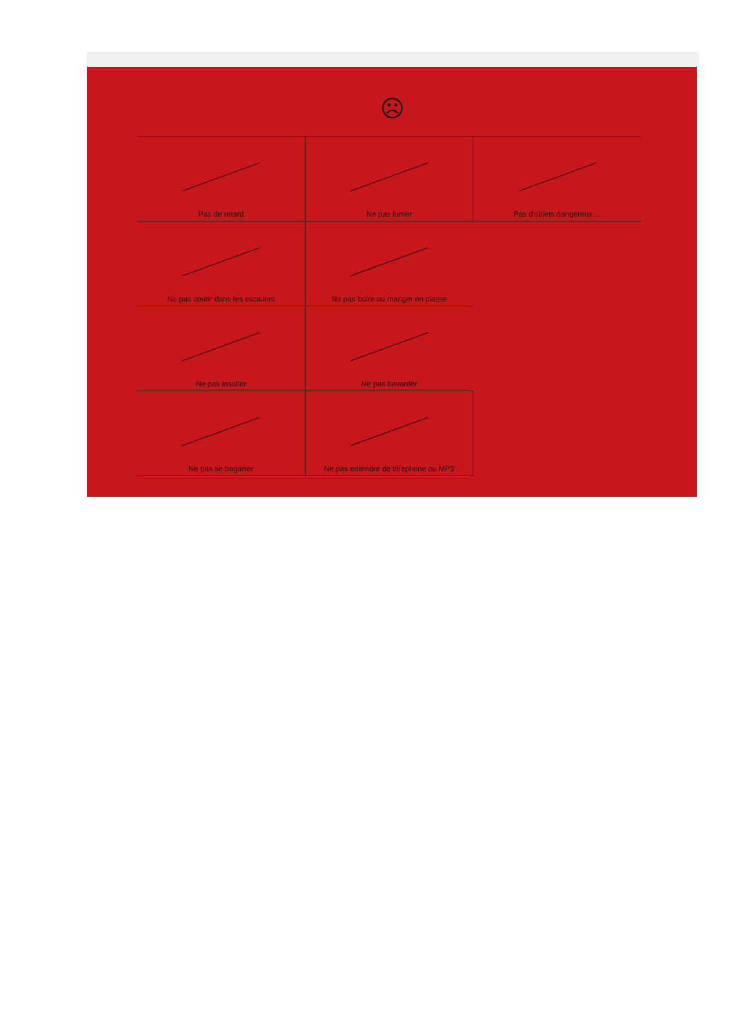☹
| Pas de retard | Ne pas fumer | Pas d'objets dangereux ... |
| Ne pas courir dans les escaliers | Ne pas boire ou manger en classe | |
| Ne pas insulter | Ne pas bavarder | |
| Ne pas se bagarrer | Ne pas entendre de téléphone ou MP3 | |